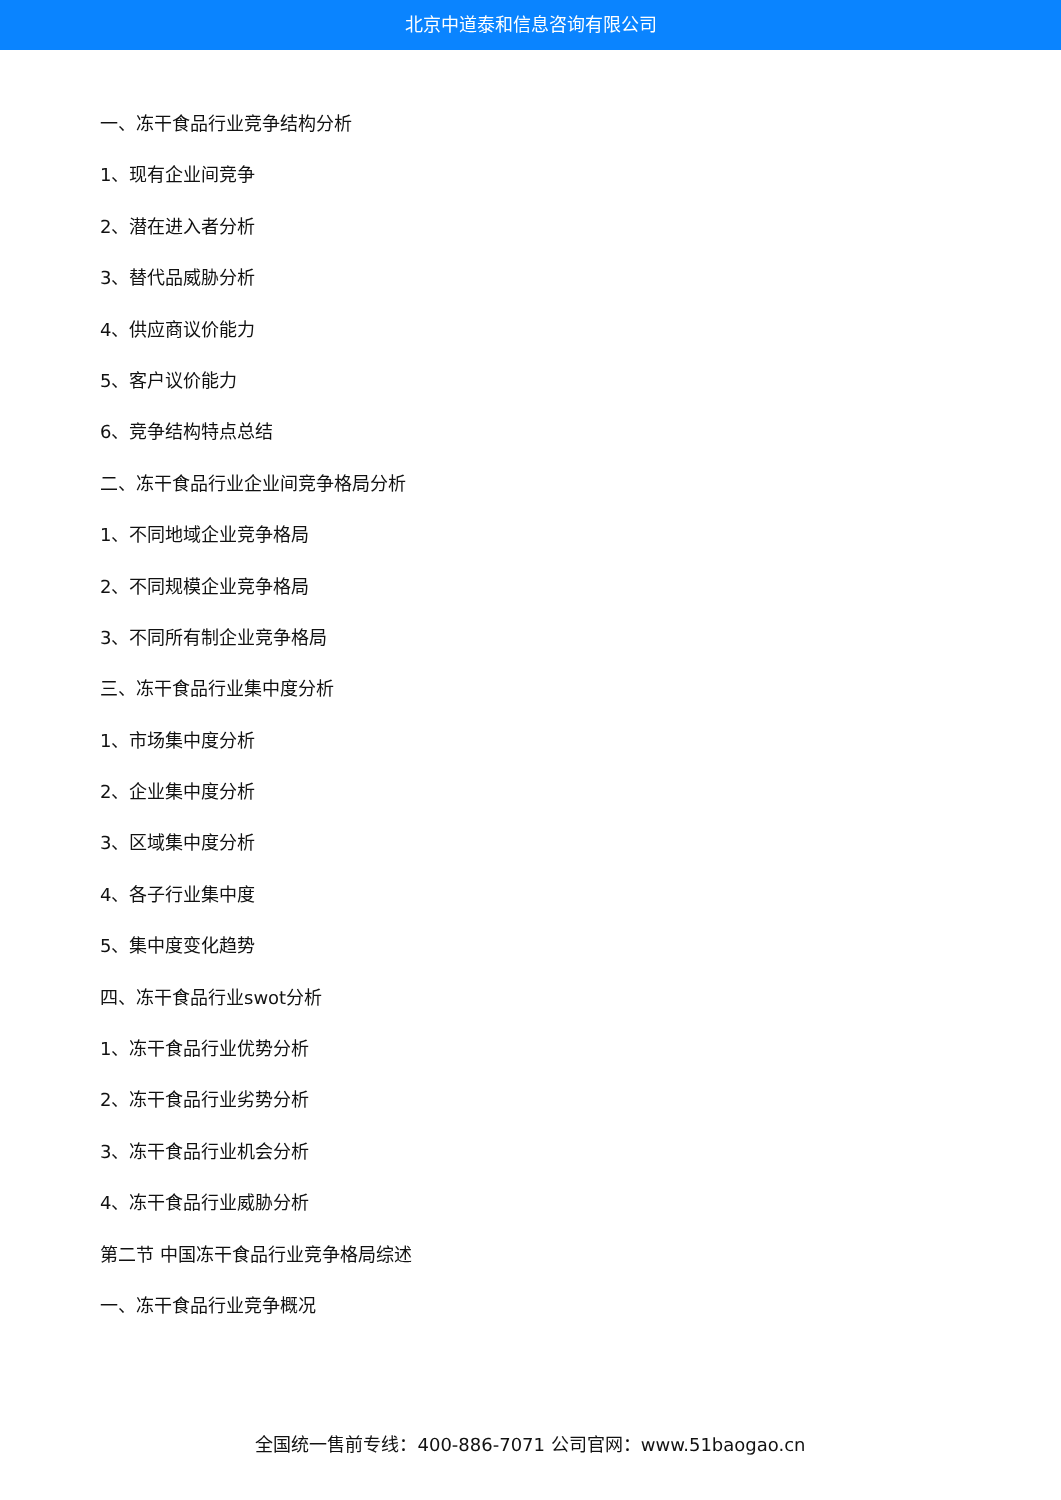北京中道泰和信息咨询有限公司
一、冻干食品行业竞争结构分析
1、现有企业间竞争
2、潜在进入者分析
3、替代品威胁分析
4、供应商议价能力
5、客户议价能力
6、竞争结构特点总结
二、冻干食品行业企业间竞争格局分析
1、不同地域企业竞争格局
2、不同规模企业竞争格局
3、不同所有制企业竞争格局
三、冻干食品行业集中度分析
1、市场集中度分析
2、企业集中度分析
3、区域集中度分析
4、各子行业集中度
5、集中度变化趋势
四、冻干食品行业swot分析
1、冻干食品行业优势分析
2、冻干食品行业劣势分析
3、冻干食品行业机会分析
4、冻干食品行业威胁分析
第二节 中国冻干食品行业竞争格局综述
一、冻干食品行业竞争概况
全国统一售前专线：400-886-7071 公司官网：www.51baogao.cn